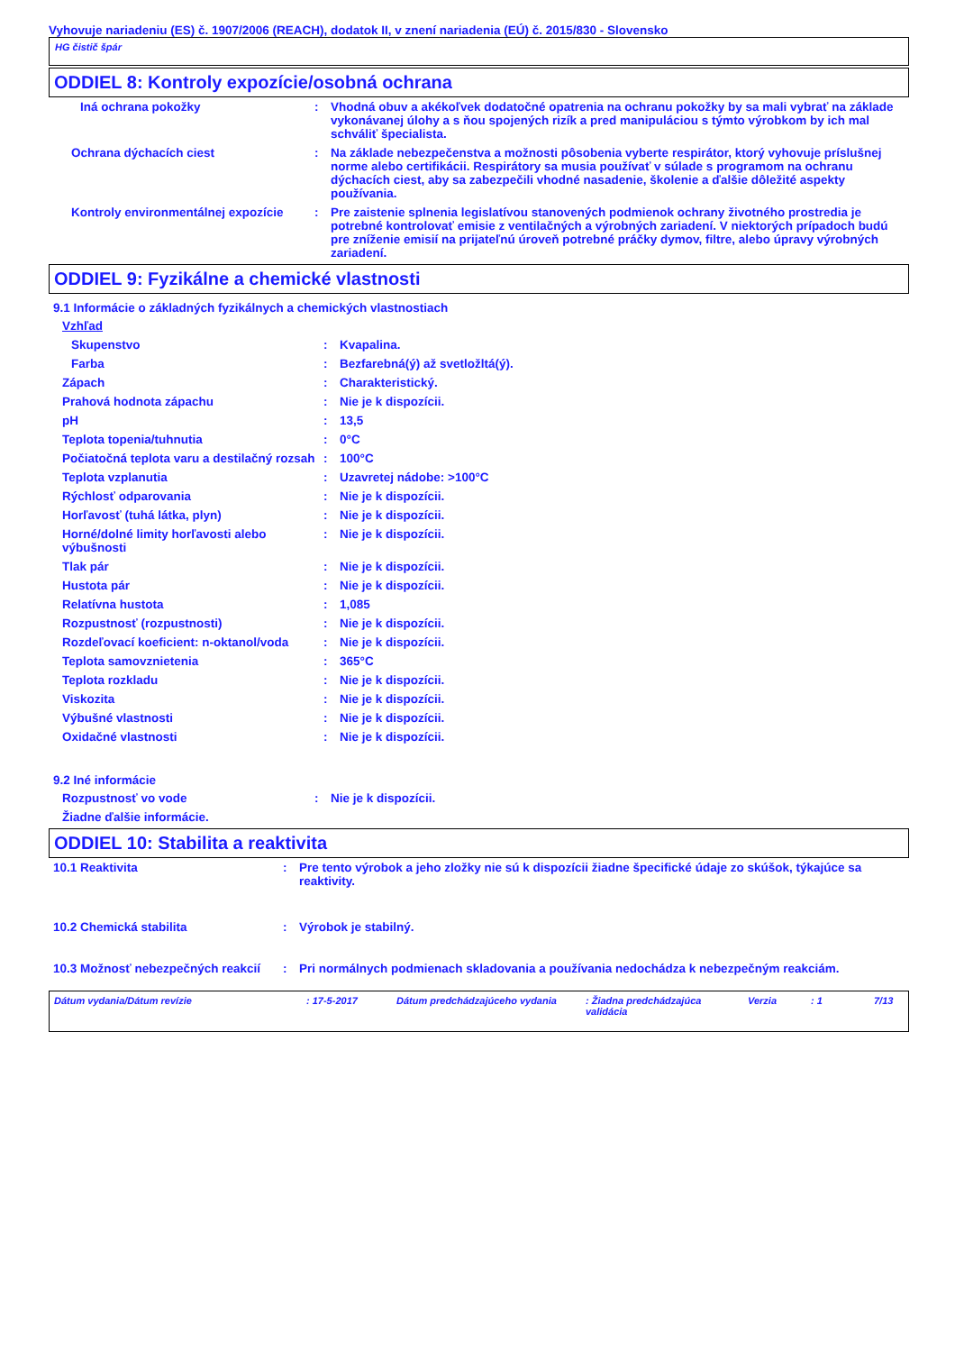Vyhovuje nariadeniu (ES) č. 1907/2006 (REACH), dodatok II, v znení nariadenia (EÚ) č. 2015/830 - Slovensko
HG čistič špár
ODDIEL 8: Kontroly expozície/osobná ochrana
| Iná ochrana pokožky | : | Vhodná obuv a akékoľvek dodatočné opatrenia na ochranu pokožky by sa mali vybrať na základe vykonávanej úlohy a s ňou spojených rizík a pred manipuláciou s týmto výrobkom by ich mal schváliť špecialista. |
| Ochrana dýchacích ciest | : | Na základe nebezpečenstva a možnosti pôsobenia vyberte respirátor, ktorý vyhovuje príslušnej norme alebo certifikácii. Respirátory sa musia používať v súlade s programom na ochranu dýchacích ciest, aby sa zabezpečili vhodné nasadenie, školenie a ďalšie dôležité aspekty používania. |
| Kontroly environmentálnej expozície | : | Pre zaistenie splnenia legislatívou stanovených podmienok ochrany životného prostredia je potrebné kontrolovať emisie z ventilačných a výrobných zariadení. V niektorých prípadoch budú pre zníženie emisií na prijateľnú úroveň potrebné práčky dymov, filtre, alebo úpravy výrobných zariadení. |
ODDIEL 9: Fyzikálne a chemické vlastnosti
9.1 Informácie o základných fyzikálnych a chemických vlastnostiach
| Vzhľad | | |
| Skupenstvo | : | Kvapalina. |
| Farba | : | Bezfarebná(ý) až svetložltá(ý). |
| Zápach | : | Charakteristický. |
| Prahová hodnota zápachu | : | Nie je k dispozícii. |
| pH | : | 13,5 |
| Teplota topenia/tuhnutia | : | 0°C |
| Počiatočná teplota varu a destilačný rozsah | : | 100°C |
| Teplota vzplanutia | : | Uzavretej nádobe: >100°C |
| Rýchlosť odparovania | : | Nie je k dispozícii. |
| Horľavosť (tuhá látka, plyn) | : | Nie je k dispozícii. |
| Horné/dolné limity horľavosti alebo výbušnosti | : | Nie je k dispozícii. |
| Tlak pár | : | Nie je k dispozícii. |
| Hustota pár | : | Nie je k dispozícii. |
| Relatívna hustota | : | 1,085 |
| Rozpustnosť (rozpustnosti) | : | Nie je k dispozícii. |
| Rozdeľovací koeficient: n-oktanol/voda | : | Nie je k dispozícii. |
| Teplota samovznietenia | : | 365°C |
| Teplota rozkladu | : | Nie je k dispozícii. |
| Viskozita | : | Nie je k dispozícii. |
| Výbušné vlastnosti | : | Nie je k dispozícii. |
| Oxidačné vlastnosti | : | Nie je k dispozícii. |
9.2 Iné informácie
| Rozpustnosť vo vode | : | Nie je k dispozícii. |
| Žiadne ďalšie informácie. | | |
ODDIEL 10: Stabilita a reaktivita
| 10.1 Reaktivita | : | Pre tento výrobok a jeho zložky nie sú k dispozícii žiadne špecifické údaje zo skúšok, týkajúce sa reaktivity. |
| 10.2 Chemická stabilita | : | Výrobok je stabilný. |
| 10.3 Možnosť nebezpečných reakcií | : | Pri normálnych podmienach skladovania a používania nedochádza k nebezpečným reakciám. |
Dátum vydania/Dátum revízie: 17-5-2017 Dátum predchádzajúceho vydania: Žiadna predchádzajúca validácia Verzia: 1 7/13